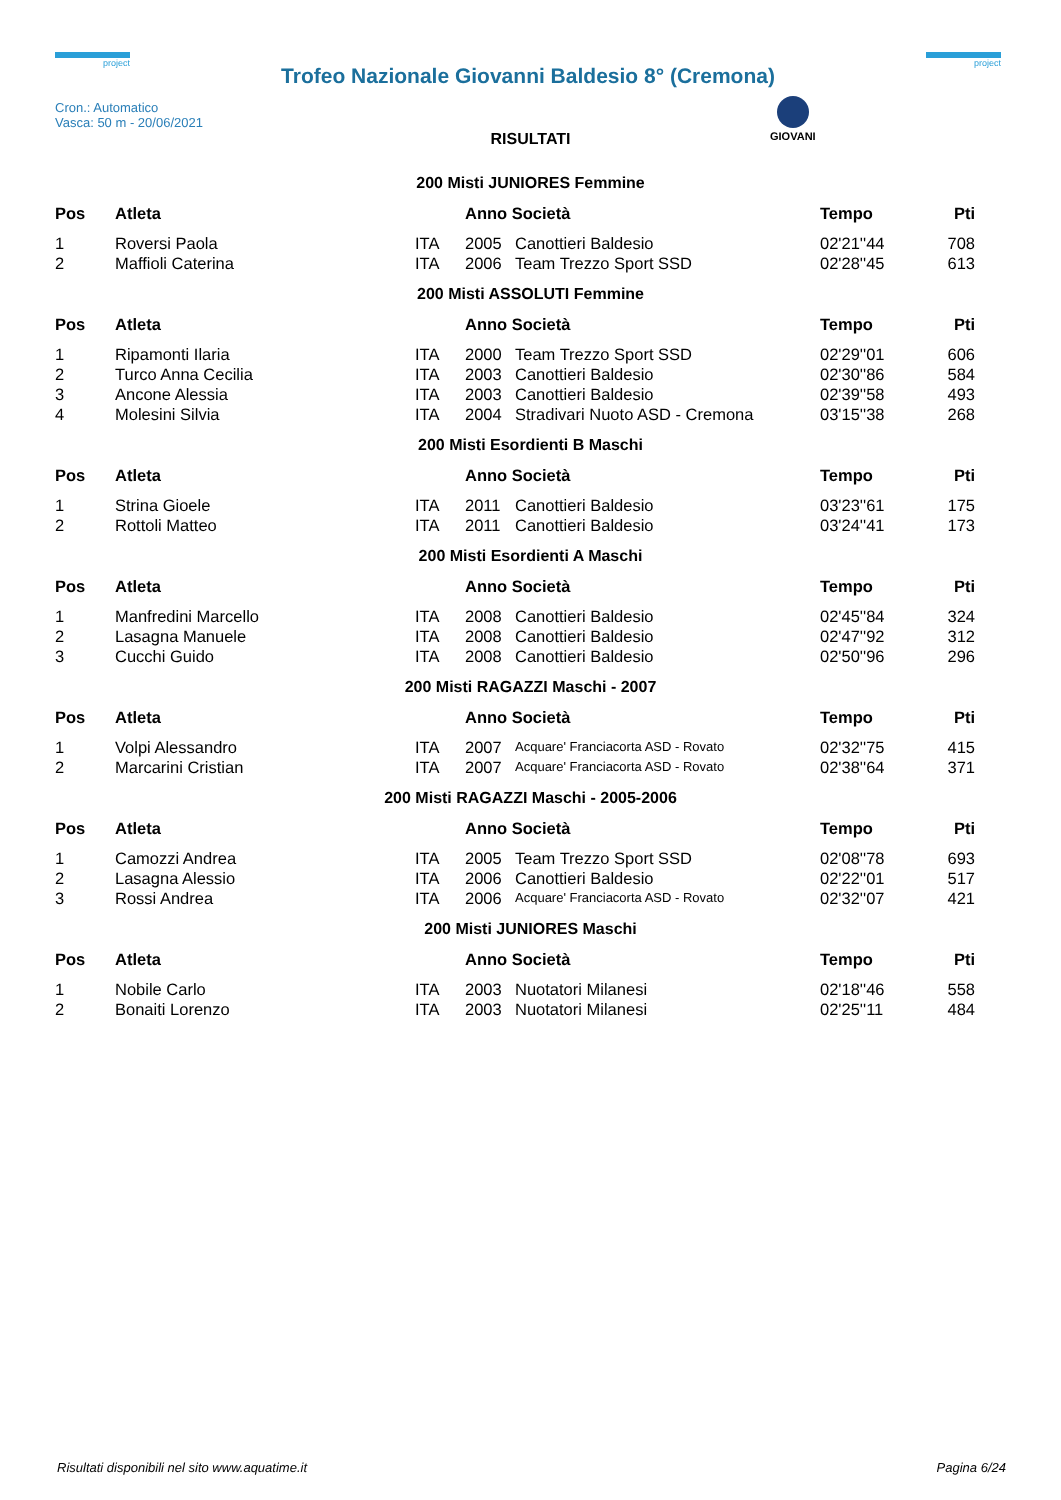project
Trofeo Nazionale Giovanni Baldesio 8° (Cremona)
project
Cron.: Automatico
Vasca: 50 m - 20/06/2021
GIOVANI
RISULTATI
200 Misti JUNIORES Femmine
| Pos | Atleta | | Anno Società | | Tempo | Pti |
| --- | --- | --- | --- | --- | --- | --- |
| 1 | Roversi Paola | ITA | 2005 | Canottieri Baldesio | 02'21''44 | 708 |
| 2 | Maffioli Caterina | ITA | 2006 | Team Trezzo Sport SSD | 02'28''45 | 613 |
200 Misti ASSOLUTI Femmine
| Pos | Atleta | | Anno Società | | Tempo | Pti |
| --- | --- | --- | --- | --- | --- | --- |
| 1 | Ripamonti Ilaria | ITA | 2000 | Team Trezzo Sport SSD | 02'29''01 | 606 |
| 2 | Turco Anna Cecilia | ITA | 2003 | Canottieri Baldesio | 02'30''86 | 584 |
| 3 | Ancone Alessia | ITA | 2003 | Canottieri Baldesio | 02'39''58 | 493 |
| 4 | Molesini Silvia | ITA | 2004 | Stradivari Nuoto ASD - Cremona | 03'15''38 | 268 |
200 Misti Esordienti B Maschi
| Pos | Atleta | | Anno Società | | Tempo | Pti |
| --- | --- | --- | --- | --- | --- | --- |
| 1 | Strina Gioele | ITA | 2011 | Canottieri Baldesio | 03'23''61 | 175 |
| 2 | Rottoli Matteo | ITA | 2011 | Canottieri Baldesio | 03'24''41 | 173 |
200 Misti Esordienti A Maschi
| Pos | Atleta | | Anno Società | | Tempo | Pti |
| --- | --- | --- | --- | --- | --- | --- |
| 1 | Manfredini Marcello | ITA | 2008 | Canottieri Baldesio | 02'45''84 | 324 |
| 2 | Lasagna Manuele | ITA | 2008 | Canottieri Baldesio | 02'47''92 | 312 |
| 3 | Cucchi Guido | ITA | 2008 | Canottieri Baldesio | 02'50''96 | 296 |
200 Misti RAGAZZI Maschi - 2007
| Pos | Atleta | | Anno Società | | Tempo | Pti |
| --- | --- | --- | --- | --- | --- | --- |
| 1 | Volpi Alessandro | ITA | 2007 | Acquare' Franciacorta ASD - Rovato | 02'32''75 | 415 |
| 2 | Marcarini Cristian | ITA | 2007 | Acquare' Franciacorta ASD - Rovato | 02'38''64 | 371 |
200 Misti RAGAZZI Maschi - 2005-2006
| Pos | Atleta | | Anno Società | | Tempo | Pti |
| --- | --- | --- | --- | --- | --- | --- |
| 1 | Camozzi Andrea | ITA | 2005 | Team Trezzo Sport SSD | 02'08''78 | 693 |
| 2 | Lasagna Alessio | ITA | 2006 | Canottieri Baldesio | 02'22''01 | 517 |
| 3 | Rossi Andrea | ITA | 2006 | Acquare' Franciacorta ASD - Rovato | 02'32''07 | 421 |
200 Misti JUNIORES Maschi
| Pos | Atleta | | Anno Società | | Tempo | Pti |
| --- | --- | --- | --- | --- | --- | --- |
| 1 | Nobile Carlo | ITA | 2003 | Nuotatori Milanesi | 02'18''46 | 558 |
| 2 | Bonaiti Lorenzo | ITA | 2003 | Nuotatori Milanesi | 02'25''11 | 484 |
Risultati disponibili nel sito www.aquatime.it Pagina 6/24